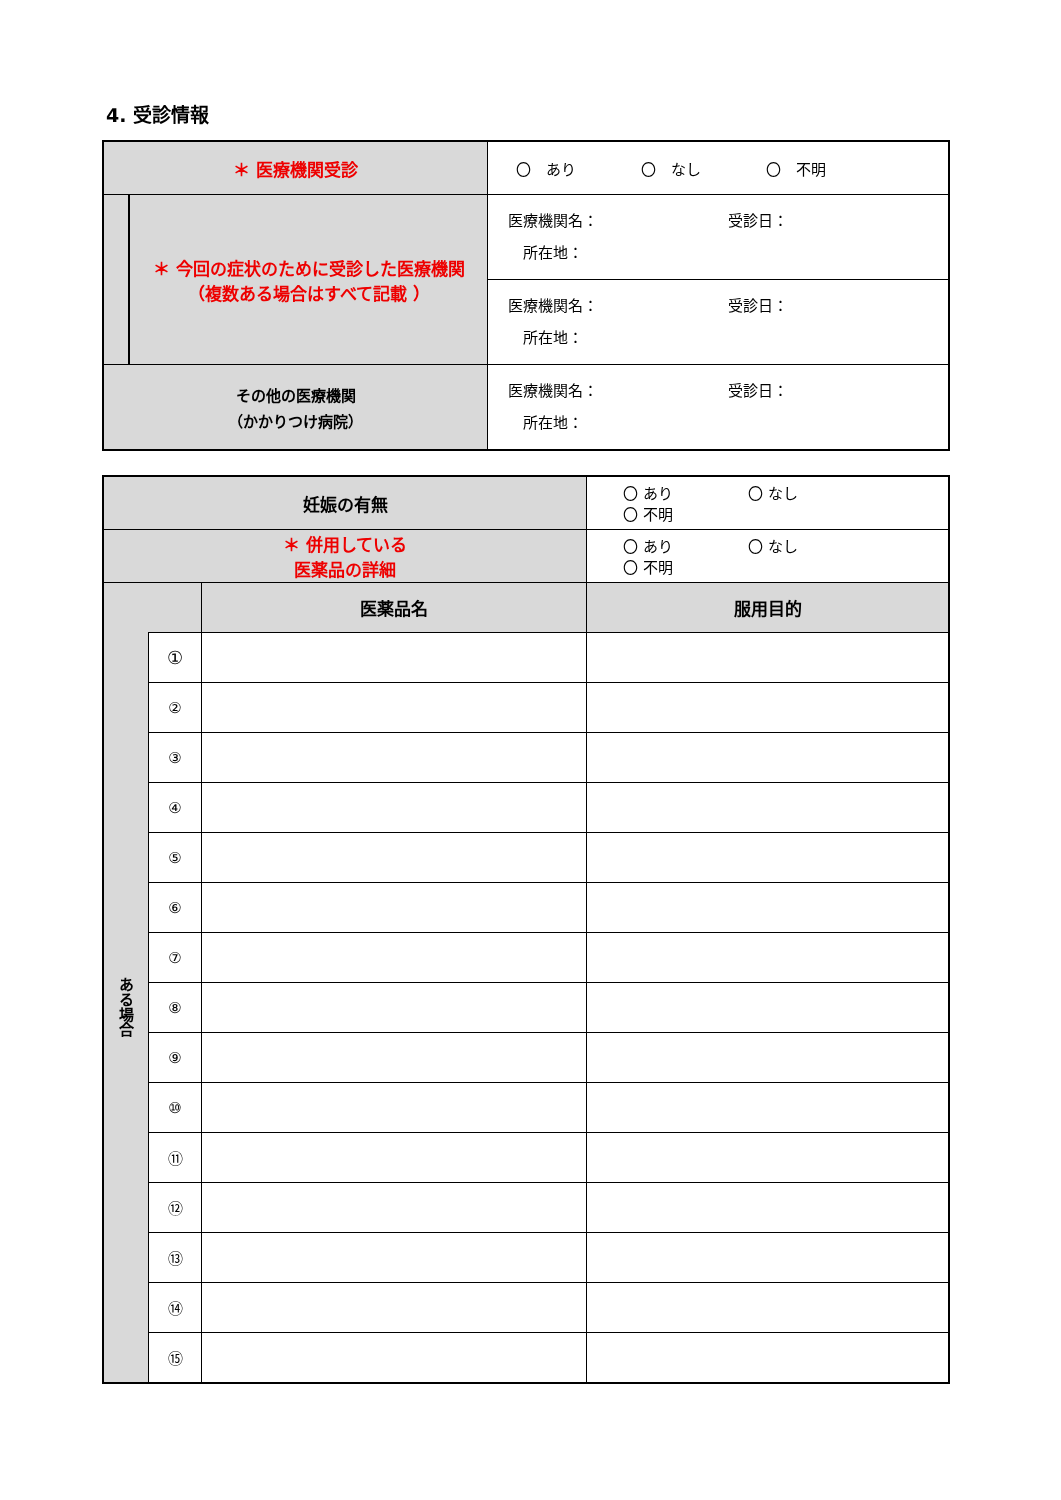4. 受診情報
| ＊ 医療機関受診 | | 〇 あり 〇 なし 〇 不明 |
| | ＊ 今回の症状のために受診した医療機関 （複数ある場合はすべて記載 ） | 医療機関名： 受診日： 所在地： |
| | | 医療機関名： 受診日： 所在地： |
| その他の医療機関 （かかりつけ病院） | | 医療機関名： 受診日： 所在地： |
| 妊娠の有無 | | | 〇 あり 〇 なし 〇 不明 |
| ＊ 併用している 医薬品の詳細 | | | 〇 あり 〇 なし 〇 不明 |
| | | 医薬品名 | 服用目的 |
| ある場合 | ① | | |
| | ② | | |
| | ③ | | |
| | ④ | | |
| | ⑤ | | |
| | ⑥ | | |
| | ⑦ | | |
| | ⑧ | | |
| | ⑨ | | |
| | ⑩ | | |
| | ⑪ | | |
| | ⑫ | | |
| | ⑬ | | |
| | ⑭ | | |
| | ⑮ | | |